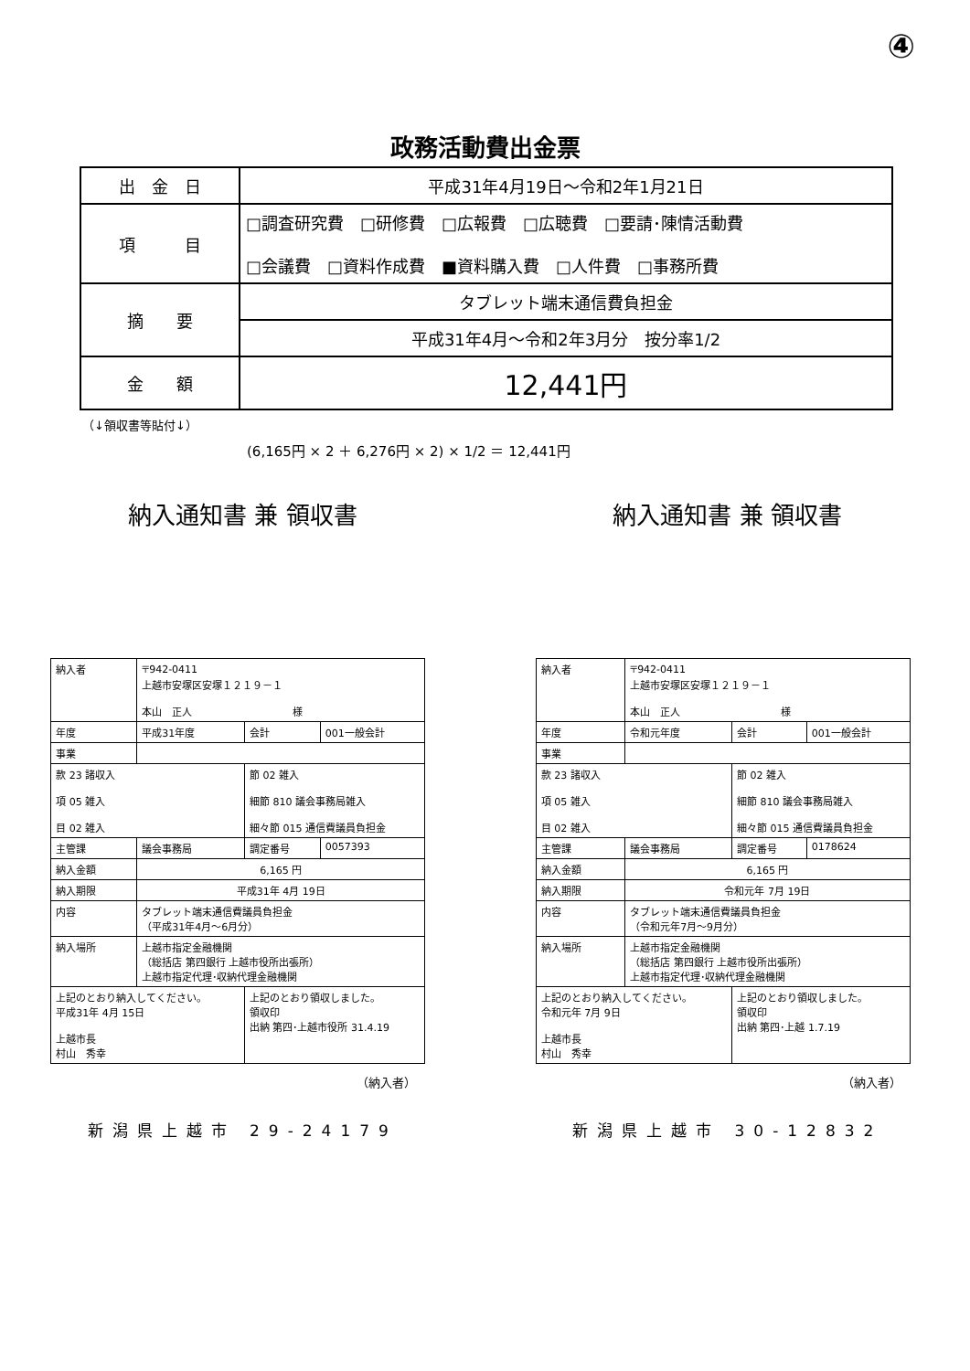④
政務活動費出金票
| 出 金 日 | 平成31年4月19日～令和2年1月21日 |
| 項 目 | □調査研究費 □研修費 □広報費 □広聴費 □要請･陳情活動費 □会議費 □資料作成費 ■資料購入費 □人件費 □事務所費 |
| 摘 要 | タブレット端末通信費負担金 |
| | 平成31年4月～令和2年3月分 按分率1/2 |
| 金 額 | 12,441円 |
（↓領収書等貼付↓）
(6,165円 × 2 ＋ 6,276円 × 2) × 1/2 ＝ 12,441円
納入通知書 兼 領収書
| 納入者 | 〒942-0411 上越市安塚区安塚１２１９－１ 本山 正人 様 | | |
| 年度 | 平成31年度 | 会計 | 001一般会計 |
| 事業 | | | |
| 款 23 諸収入 項 05 雑入 目 02 雑入 | | 節 02 雑入 細節 810 議会事務局雑入 細々節 015 通信費議員負担金 | |
| 主管課 | 議会事務局 | 調定番号 | 0057393 |
| 納入金額 | 6,165 円 | | |
| 納入期限 | 平成31年 4月 19日 | | |
| 内容 | タブレット端末通信費議員負担金 （平成31年4月～6月分） | | |
| 納入場所 | 上越市指定金融機関 （総括店 第四銀行 上越市役所出張所） 上越市指定代理･収納代理金融機関 | | |
| 上記のとおり納入してください。 平成31年 4月 15日 上越市長 村山 秀幸 | | 上記のとおり領収しました。 領収印 出納 第四･上越市役所 31.4.19 | |
（納入者）
新潟県上越市 29-24179
納入通知書 兼 領収書
| 納入者 | 〒942-0411 上越市安塚区安塚１２１９－１ 本山 正人 様 | | |
| 年度 | 令和元年度 | 会計 | 001一般会計 |
| 事業 | | | |
| 款 23 諸収入 項 05 雑入 目 02 雑入 | | 節 02 雑入 細節 810 議会事務局雑入 細々節 015 通信費議員負担金 | |
| 主管課 | 議会事務局 | 調定番号 | 0178624 |
| 納入金額 | 6,165 円 | | |
| 納入期限 | 令和元年 7月 19日 | | |
| 内容 | タブレット端末通信費議員負担金 （令和元年7月～9月分） | | |
| 納入場所 | 上越市指定金融機関 （総括店 第四銀行 上越市役所出張所） 上越市指定代理･収納代理金融機関 | | |
| 上記のとおり納入してください。 令和元年 7月 9日 上越市長 村山 秀幸 | | 上記のとおり領収しました。 領収印 出納 第四･上越 1.7.19 | |
（納入者）
新潟県上越市 30-12832